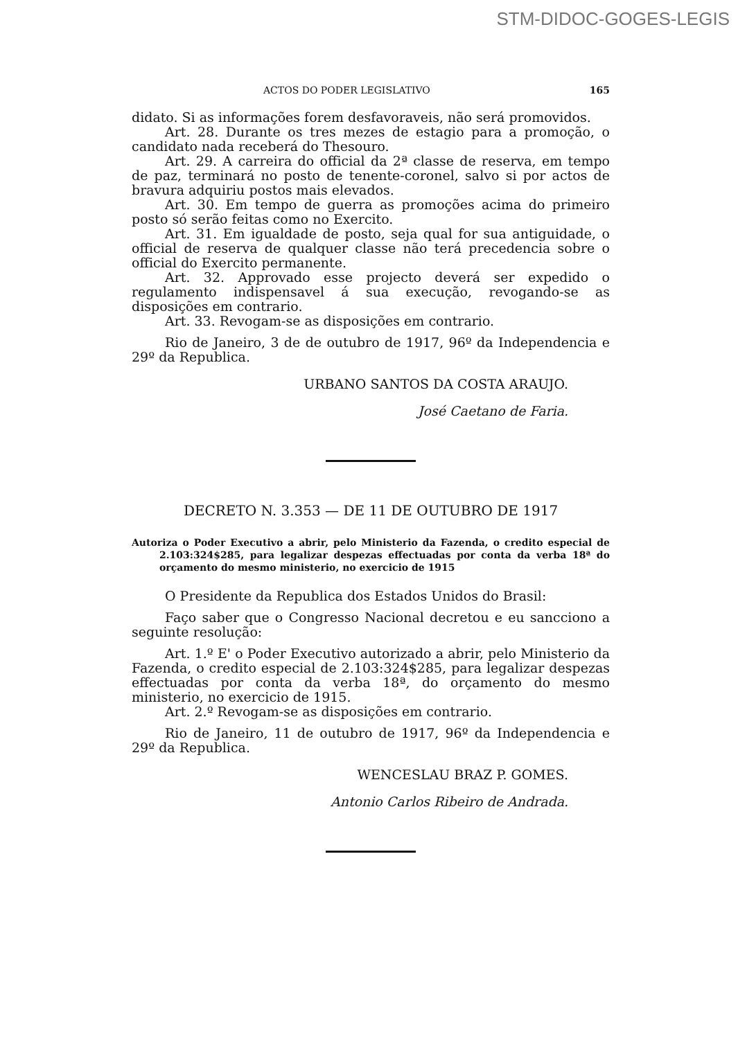STM-DIDOC-GOGES-LEGIS
ACTOS DO PODER LEGISLATIVO 165
didato. Si as informações forem desfavoraveis, não será promovidos.
Art. 28. Durante os tres mezes de estagio para a promoção, o candidato nada receberá do Thesouro.
Art. 29. A carreira do official da 2ª classe de reserva, em tempo de paz, terminará no posto de tenente-coronel, salvo si por actos de bravura adquiriu postos mais elevados.
Art. 30. Em tempo de guerra as promoções acima do primeiro posto só serão feitas como no Exercito.
Art. 31. Em igualdade de posto, seja qual for sua antiguidade, o official de reserva de qualquer classe não terá precedencia sobre o official do Exercito permanente.
Art. 32. Approvado esse projecto deverá ser expedido o regulamento indispensavel á sua execução, revogando-se as disposições em contrario.
Art. 33. Revogam-se as disposições em contrario.
Rio de Janeiro, 3 de de outubro de 1917, 96º da Independencia e 29º da Republica.
URBANO SANTOS DA COSTA ARAUJO.
José Caetano de Faria.
DECRETO N. 3.353 — DE 11 DE OUTUBRO DE 1917
Autoriza o Poder Executivo a abrir, pelo Ministerio da Fazenda, o credito especial de 2.103:324$285, para legalizar despezas effectuadas por conta da verba 18ª do orçamento do mesmo ministerio, no exercicio de 1915
O Presidente da Republica dos Estados Unidos do Brasil:
Faço saber que o Congresso Nacional decretou e eu sancciono a seguinte resolução:
Art. 1.º E' o Poder Executivo autorizado a abrir, pelo Ministerio da Fazenda, o credito especial de 2.103:324$285, para legalizar despezas effectuadas por conta da verba 18ª, do orçamento do mesmo ministerio, no exercicio de 1915.
Art. 2.º Revogam-se as disposições em contrario.
Rio de Janeiro, 11 de outubro de 1917, 96º da Independencia e 29º da Republica.
WENCESLAU BRAZ P. GOMES.
Antonio Carlos Ribeiro de Andrada.